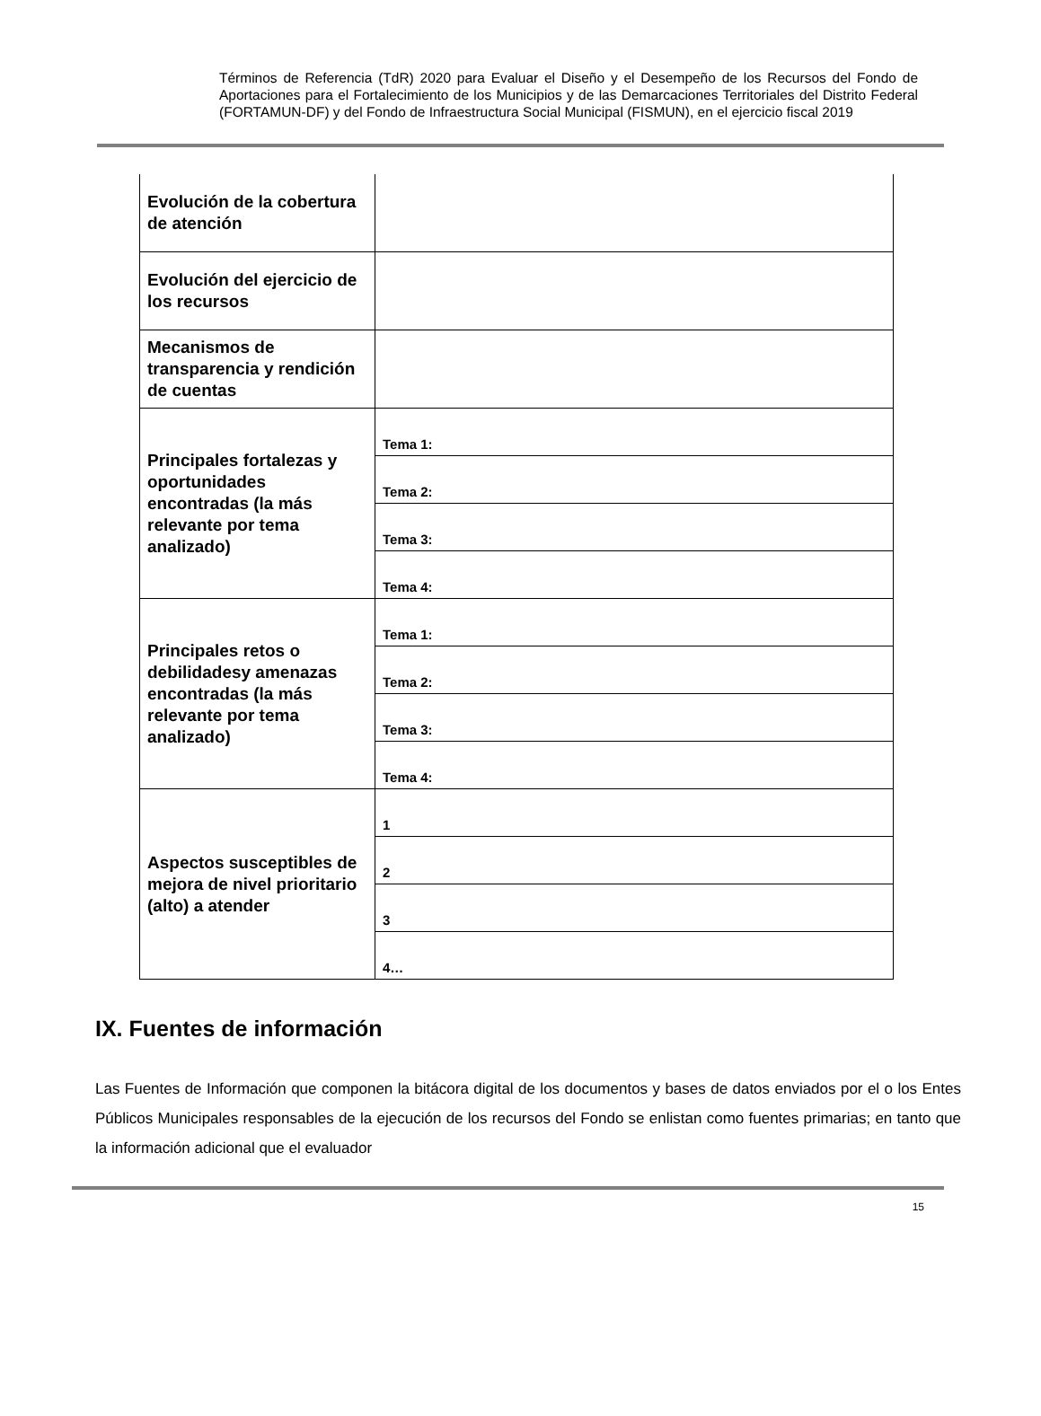Términos de Referencia (TdR) 2020 para Evaluar el Diseño y el Desempeño de los Recursos del Fondo de Aportaciones para el Fortalecimiento de los Municipios y de las Demarcaciones Territoriales del Distrito Federal (FORTAMUN-DF) y del Fondo de Infraestructura Social Municipal (FISMUN), en el ejercicio fiscal 2019
| Evolución de la cobertura de atención | |
| Evolución del ejercicio de los recursos | |
| Mecanismos de transparencia y rendición de cuentas | |
| Principales fortalezas y oportunidades encontradas (la más relevante por tema analizado) | Tema 1: |
| | Tema 2: |
| | Tema 3: |
| | Tema 4: |
| Principales retos o debilidadesy amenazas encontradas (la más relevante por tema analizado) | Tema 1: |
| | Tema 2: |
| | Tema 3: |
| | Tema 4: |
| Aspectos susceptibles de mejora de nivel prioritario (alto) a atender | 1 |
| | 2 |
| | 3 |
| | 4… |
IX. Fuentes de información
Las Fuentes de Información que componen la bitácora digital de los documentos y bases de datos enviados por el o los Entes Públicos Municipales responsables de la ejecución de los recursos del Fondo se enlistan como fuentes primarias; en tanto que la información adicional que el evaluador
15